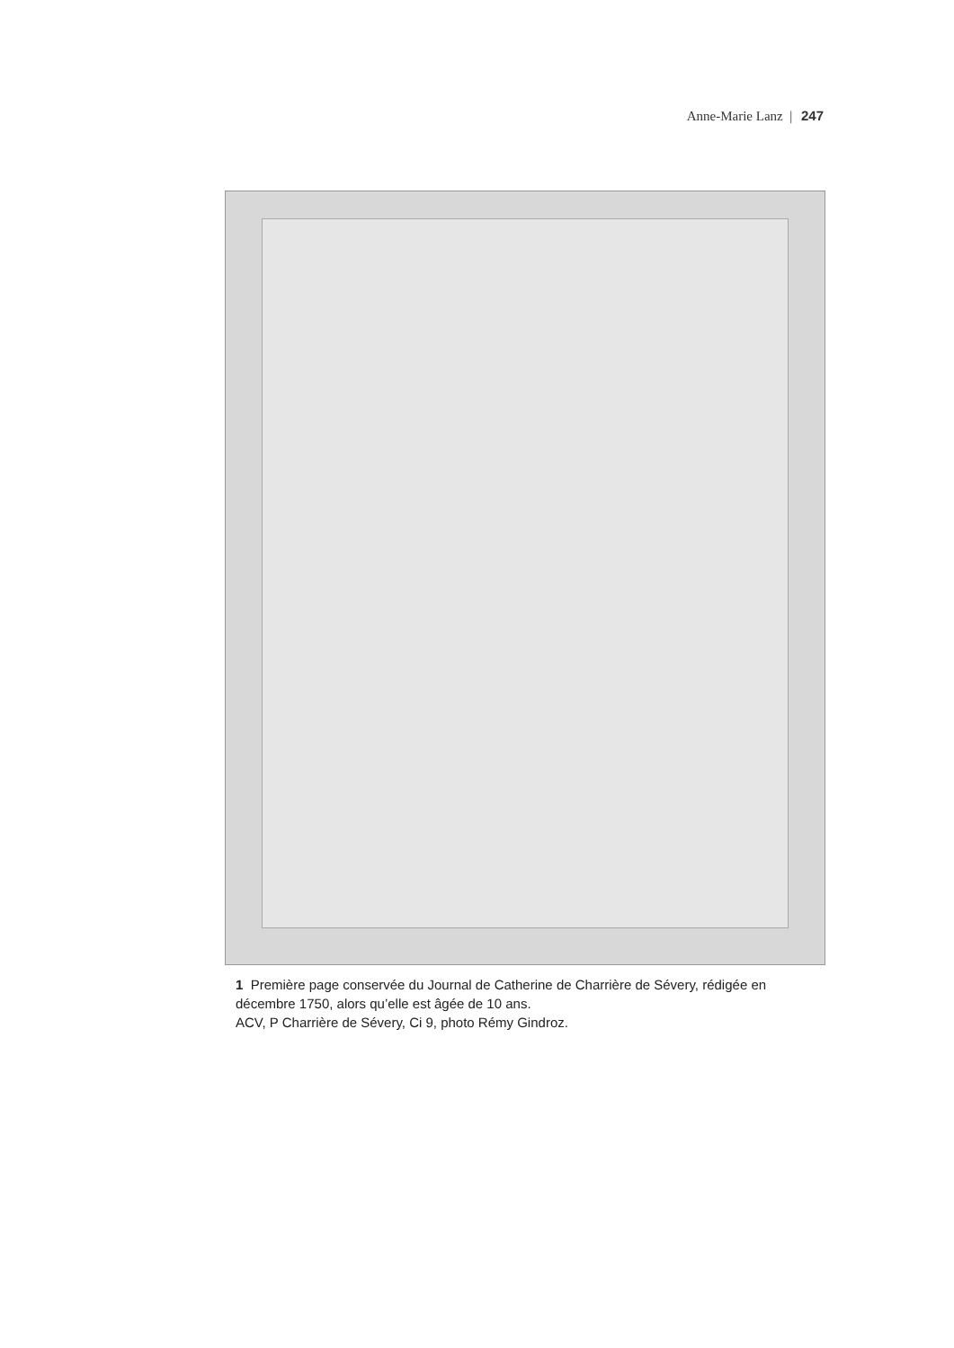Anne-Marie Lanz | 247
1 Première page conservée du Journal de Catherine de Charrière de Sévery, rédigée en décembre 1750, alors qu’elle est âgée de 10 ans.
ACV, P Charrière de Sévery, Ci 9, photo Rémy Gindroz.